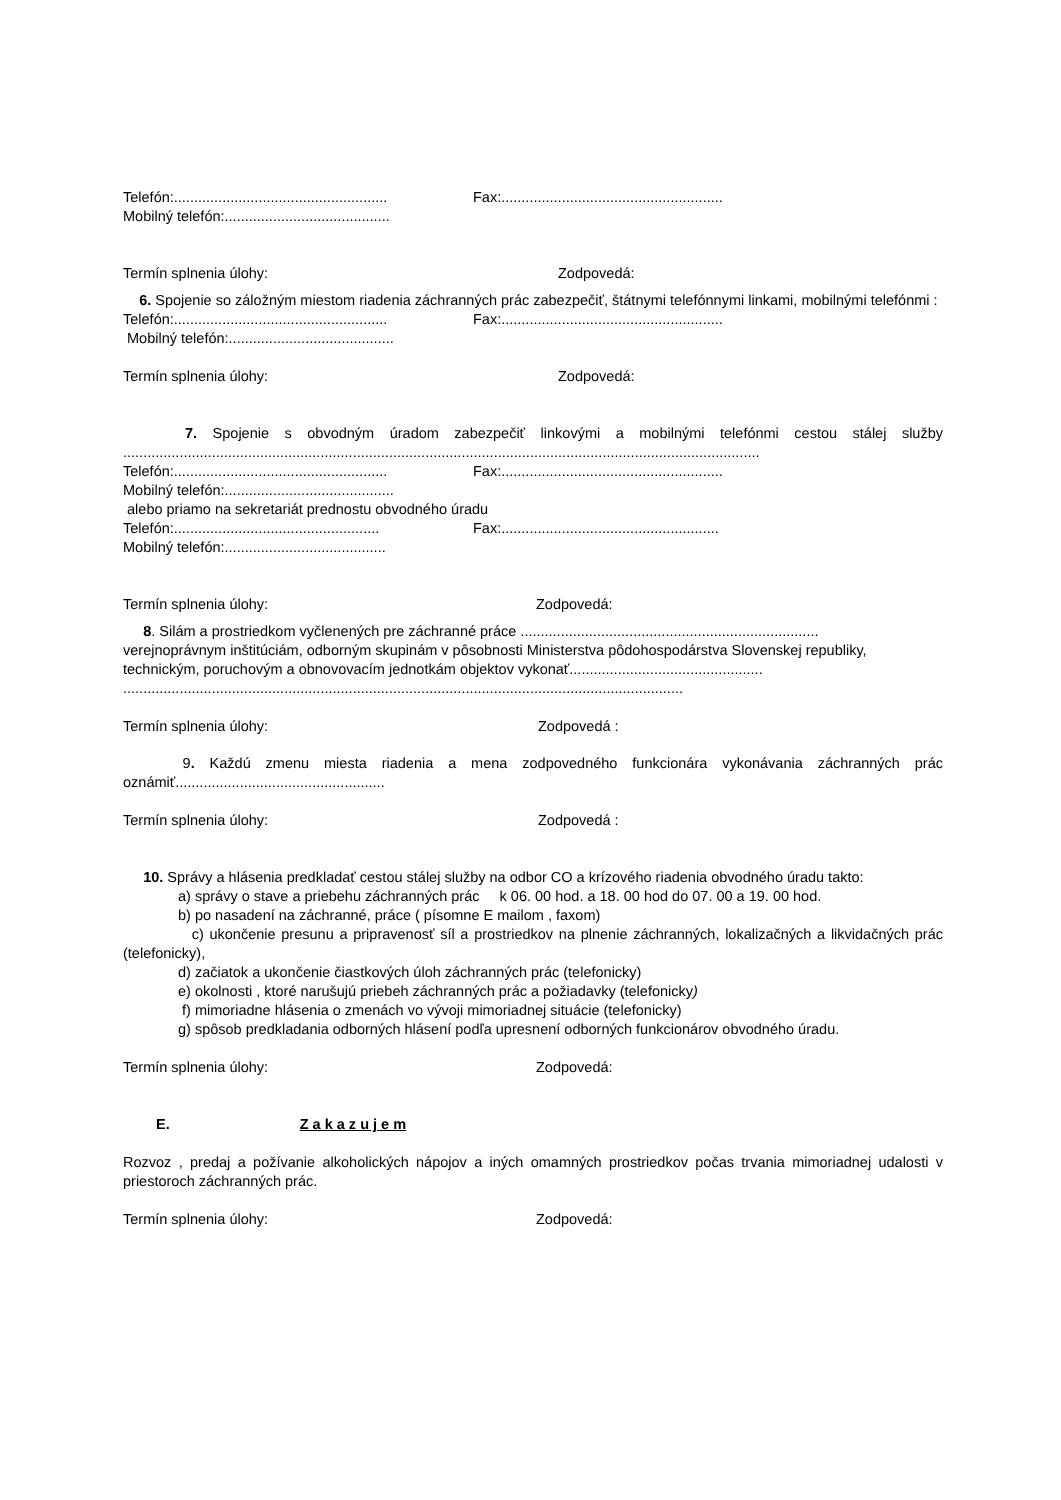Telefón:..................................................... Fax:.......................................................
Mobilný telefón:.........................................
Termín splnenia úlohy: Zodpovedá:
6. Spojenie so záložným miestom riadenia záchranných prác zabezpečiť, štátnymi telefónnymi linkami, mobilnými telefónmi :
Telefón:..................................................... Fax:.......................................................
Mobilný telefón:.........................................
Termín splnenia úlohy: Zodpovedá:
7. Spojenie s obvodným úradom zabezpečiť linkovými a mobilnými telefónmi cestou stálej služby ..............................................................................................................................................................
Telefón:..................................................... Fax:.......................................................
Mobilný telefón:..........................................
alebo priamo na sekretariát prednostu obvodného úradu
Telefón:................................................... Fax:......................................................
Mobilný telefón:........................................
Termín splnenia úlohy: Zodpovedá:
8. Silám a prostriedkom vyčlenených pre záchranné práce ..........................................................................
verejnoprávnym inštitúciám, odborným skupinám v pôsobnosti Ministerstva pôdohospodárstva Slovenskej republiky, technickým, poruchovým a obnovovacím jednotkám objektov vykonať................................................
...........................................................................................................................................
Termín splnenia úlohy: Zodpovedá :
9. Každú zmenu miesta riadenia a mena zodpovedného funkcionára vykonávania záchranných prác oznámiť....................................................
Termín splnenia úlohy: Zodpovedá :
10. Správy a hlásenia predkladať cestou stálej služby na odbor CO a krízového riadenia obvodného úradu takto:
a) správy o stave a priebehu záchranných prác k 06. 00 hod. a 18. 00 hod do 07. 00 a 19. 00 hod.
b) po nasadení na záchranné, práce ( písomne E mailom , faxom)
c) ukončenie presunu a pripravenosť síl a prostriedkov na plnenie záchranných, lokalizačných a likvidačných prác (telefonicky),
d) začiatok a ukončenie čiastkových úloh záchranných prác (telefonicky)
e) okolnosti , ktoré narušujú priebeh záchranných prác a požiadavky (telefonicky)
f) mimoriadne hlásenia o zmenách vo vývoji mimoriadnej situácie (telefonicky)
g) spôsob predkladania odborných hlásení podľa upresnení odborných funkcionárov obvodného úradu.
Termín splnenia úlohy: Zodpovedá:
E. Z a k a z u j e m
Rozvoz , predaj a požívanie alkoholických nápojov a iných omamných prostriedkov počas trvania mimoriadnej udalosti v priestoroch záchranných prác.
Termín splnenia úlohy: Zodpovedá: